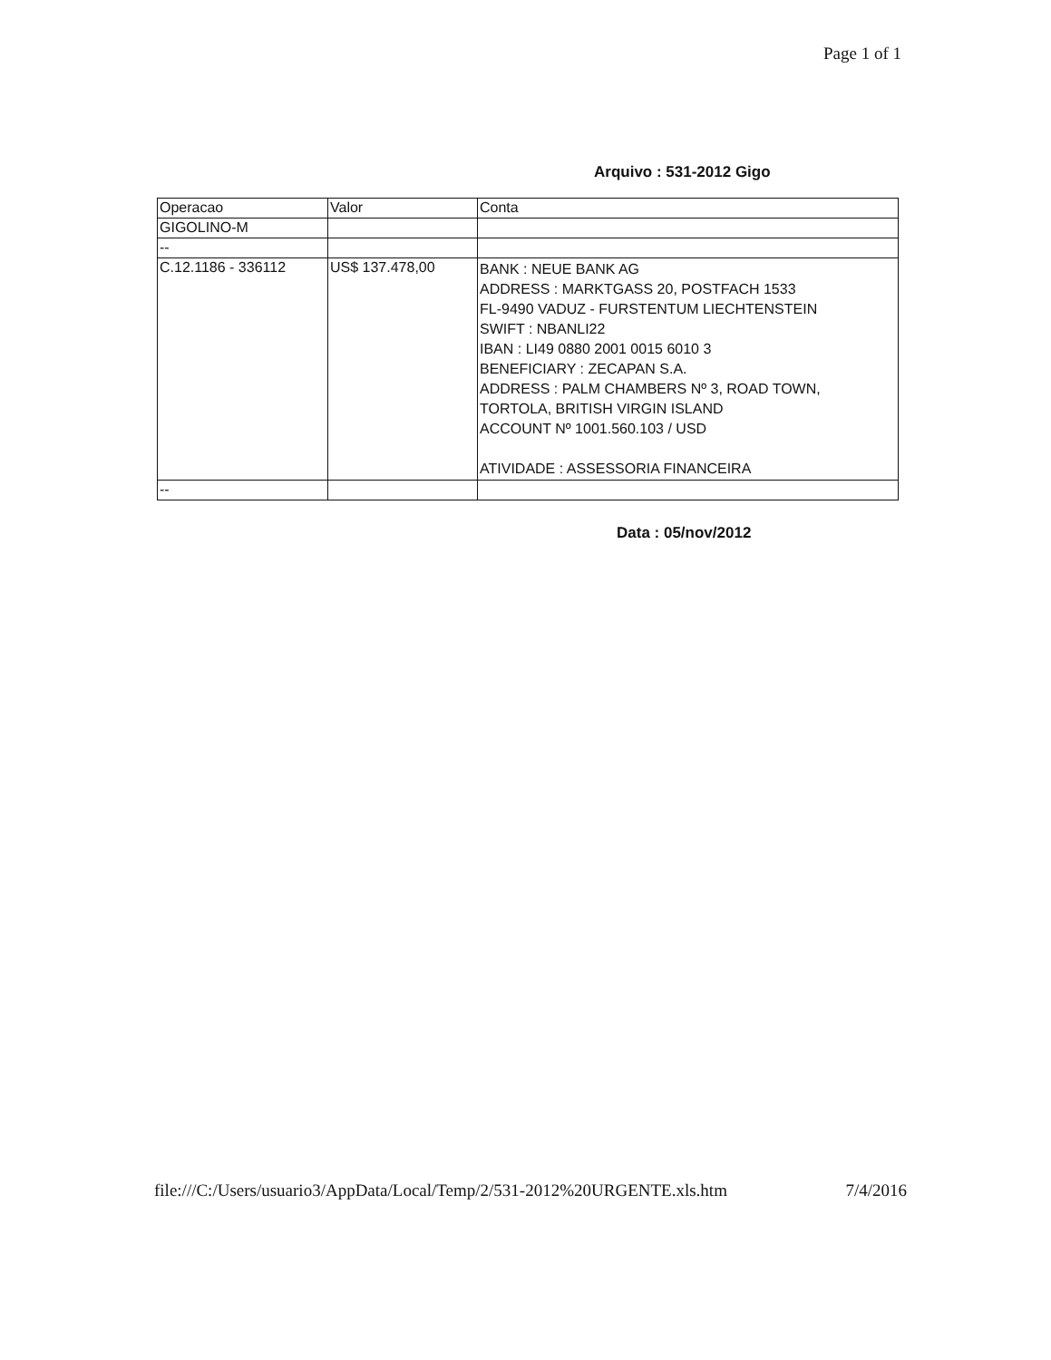Page 1 of 1
Arquivo : 531-2012 Gigo
| Operacao | Valor | Conta |
| GIGOLINO-M | | |
| -- | | |
| C.12.1186 - 336112 | US$ 137.478,00 | BANK : NEUE BANK AG ADDRESS : MARKTGASS 20, POSTFACH 1533 FL-9490 VADUZ - FURSTENTUM LIECHTENSTEIN SWIFT : NBANLI22 IBAN : LI49 0880 2001 0015 6010 3 BENEFICIARY : ZECAPAN S.A. ADDRESS : PALM CHAMBERS Nº 3, ROAD TOWN, TORTOLA, BRITISH VIRGIN ISLAND ACCOUNT Nº 1001.560.103 / USD ATIVIDADE : ASSESSORIA FINANCEIRA |
| -- | | |
Data : 05/nov/2012
file:///C:/Users/usuario3/AppData/Local/Temp/2/531-2012%20URGENTE.xls.htm 7/4/2016